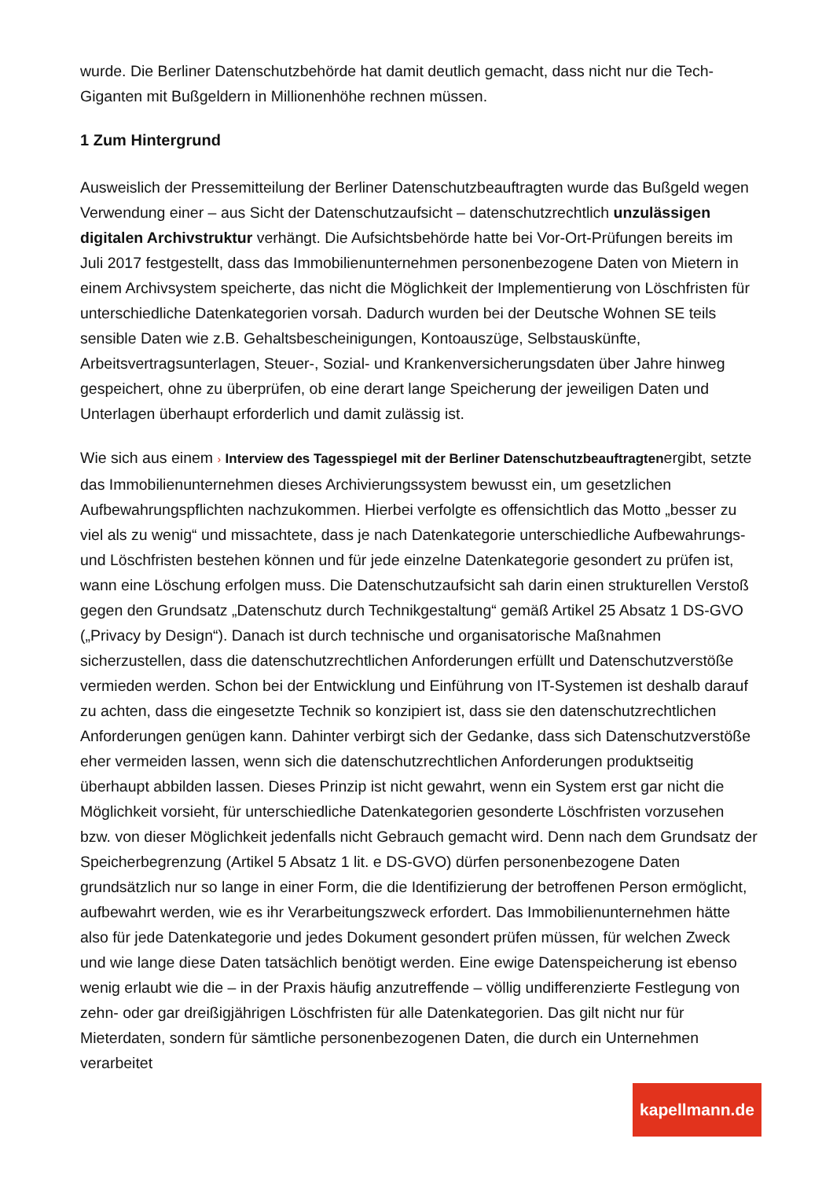wurde. Die Berliner Datenschutzbehörde hat damit deutlich gemacht, dass nicht nur die Tech-Giganten mit Bußgeldern in Millionenhöhe rechnen müssen.
1 Zum Hintergrund
Ausweislich der Pressemitteilung der Berliner Datenschutzbeauftragten wurde das Bußgeld wegen Verwendung einer – aus Sicht der Datenschutzaufsicht – datenschutzrechtlich unzulässigen digitalen Archivstruktur verhängt. Die Aufsichtsbehörde hatte bei Vor-Ort-Prüfungen bereits im Juli 2017 festgestellt, dass das Immobilienunternehmen personenbezogene Daten von Mietern in einem Archivsystem speicherte, das nicht die Möglichkeit der Implementierung von Löschfristen für unterschiedliche Datenkategorien vorsah. Dadurch wurden bei der Deutsche Wohnen SE teils sensible Daten wie z.B. Gehaltsbescheinigungen, Kontoauszüge, Selbstauskünfte, Arbeitsvertragsunterlagen, Steuer-, Sozial- und Krankenversicherungsdaten über Jahre hinweg gespeichert, ohne zu überprüfen, ob eine derart lange Speicherung der jeweiligen Daten und Unterlagen überhaupt erforderlich und damit zulässig ist.
Wie sich aus einem › Interview des Tagesspiegel mit der Berliner Datenschutzbeauftragtenergibt, setzte das Immobilienunternehmen dieses Archivierungssystem bewusst ein, um gesetzlichen Aufbewahrungspflichten nachzukommen. Hierbei verfolgte es offensichtlich das Motto „besser zu viel als zu wenig“ und missachtete, dass je nach Datenkategorie unterschiedliche Aufbewahrungs- und Löschfristen bestehen können und für jede einzelne Datenkategorie gesondert zu prüfen ist, wann eine Löschung erfolgen muss. Die Datenschutzaufsicht sah darin einen strukturellen Verstoß gegen den Grundsatz „Datenschutz durch Technikgestaltung“ gemäß Artikel 25 Absatz 1 DS-GVO („Privacy by Design“). Danach ist durch technische und organisatorische Maßnahmen sicherzustellen, dass die datenschutzrechtlichen Anforderungen erfüllt und Datenschutzverstöße vermieden werden. Schon bei der Entwicklung und Einführung von IT-Systemen ist deshalb darauf zu achten, dass die eingesetzte Technik so konzipiert ist, dass sie den datenschutzrechtlichen Anforderungen genügen kann. Dahinter verbirgt sich der Gedanke, dass sich Datenschutzverstöße eher vermeiden lassen, wenn sich die datenschutzrechtlichen Anforderungen produktseitig überhaupt abbilden lassen. Dieses Prinzip ist nicht gewahrt, wenn ein System erst gar nicht die Möglichkeit vorsieht, für unterschiedliche Datenkategorien gesonderte Löschfristen vorzusehen bzw. von dieser Möglichkeit jedenfalls nicht Gebrauch gemacht wird. Denn nach dem Grundsatz der Speicherbegrenzung (Artikel 5 Absatz 1 lit. e DS-GVO) dürfen personenbezogene Daten grundsätzlich nur so lange in einer Form, die die Identifizierung der betroffenen Person ermöglicht, aufbewahrt werden, wie es ihr Verarbeitungszweck erfordert. Das Immobilienunternehmen hätte also für jede Datenkategorie und jedes Dokument gesondert prüfen müssen, für welchen Zweck und wie lange diese Daten tatsächlich benötigt werden. Eine ewige Datenspeicherung ist ebenso wenig erlaubt wie die – in der Praxis häufig anzutreffende – völlig undifferenzierte Festlegung von zehn- oder gar dreißigjährigen Löschfristen für alle Datenkategorien. Das gilt nicht nur für Mieterdaten, sondern für sämtliche personenbezogenen Daten, die durch ein Unternehmen verarbeitet
kapellmann.de